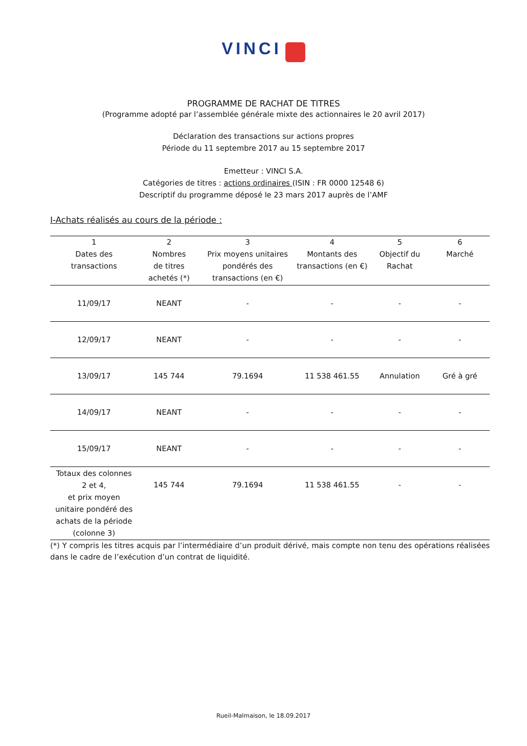VINCI
PROGRAMME DE RACHAT DE TITRES
(Programme adopté par l’assemblée générale mixte des actionnaires le 20 avril 2017)
Déclaration des transactions sur actions propres
Période du 11 septembre 2017 au 15 septembre 2017
Emetteur : VINCI S.A.
Catégories de titres : actions ordinaires (ISIN : FR 0000 12548 6)
Descriptif du programme déposé le 23 mars 2017 auprès de l’AMF
I-Achats réalisés au cours de la période :
| 1 Dates des transactions | 2 Nombres de titres achetés (*) | 3 Prix moyens unitaires pondérés des transactions (en €) | 4 Montants des transactions (en €) | 5 Objectif du Rachat | 6 Marché |
| --- | --- | --- | --- | --- | --- |
| 11/09/17 | NEANT | - | - | - | - |
| 12/09/17 | NEANT | - | - | - | - |
| 13/09/17 | 145 744 | 79.1694 | 11 538 461.55 | Annulation | Gré à gré |
| 14/09/17 | NEANT | - | - | - | - |
| 15/09/17 | NEANT | - | - | - | - |
| Totaux des colonnes 2 et 4, et prix moyen unitaire pondéré des achats de la période (colonne 3) | 145 744 | 79.1694 | 11 538 461.55 | - | - |
(*) Y compris les titres acquis par l’intermédiaire d’un produit dérivé, mais compte non tenu des opérations réalisées dans le cadre de l’exécution d’un contrat de liquidité.
Rueil-Malmaison, le 18.09.2017